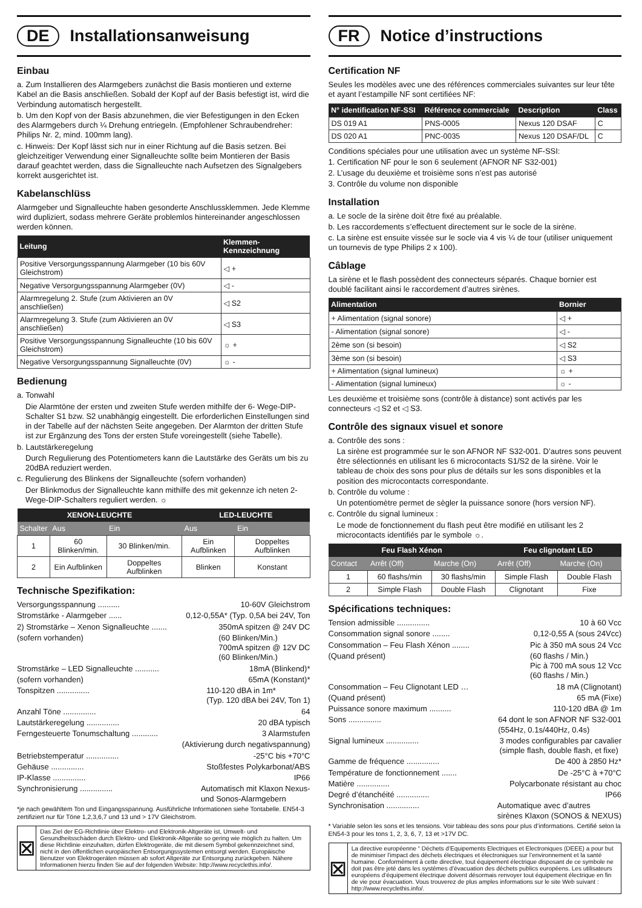DE Installationsanweisung
Einbau
a. Zum Installieren des Alarmgebers zunächst die Basis montieren und externe Kabel an die Basis anschließen. Sobald der Kopf auf der Basis befestigt ist, wird die Verbindung automatisch hergestellt.
b. Um den Kopf von der Basis abzunehmen, die vier Befestigungen in den Ecken des Alarmgebers durch ¼ Drehung entriegeln. (Empfohlener Schraubendreher: Philips Nr. 2, mind. 100mm lang).
c. Hinweis: Der Kopf lässt sich nur in einer Richtung auf die Basis setzen. Bei gleichzeitiger Verwendung einer Signalleuchte sollte beim Montieren der Basis darauf geachtet werden, dass die Signalleuchte nach Aufsetzen des Signalgebers korrekt ausgerichtet ist.
Kabelanschlüss
Alarmgeber und Signalleuchte haben gesonderte Anschlussklemmen. Jede Klemme wird dupliziert, sodass mehrere Geräte problemlos hintereinander angeschlossen werden können.
| Leitung | Klemmen-Kennzeichnung |
| --- | --- |
| Positive Versorgungsspannung Alarmgeber (10 bis 60V Gleichstrom) | ◁ + |
| Negative Versorgungsspannung Alarmgeber (0V) | ◁ - |
| Alarmregelung 2. Stufe (zum Aktivieren an 0V anschließen) | ◁ S2 |
| Alarmregelung 3. Stufe (zum Aktivieren an 0V anschließen) | ◁ S3 |
| Positive Versorgungsspannung Signalleuchte (10 bis 60V Gleichstrom) | ☼ + |
| Negative Versorgungsspannung Signalleuchte (0V) | ☼ - |
Bedienung
a. Tonwahl
Die Alarmtöne der ersten und zweiten Stufe werden mithilfe der 6- Wege-DIP-Schalter S1 bzw. S2 unabhängig eingestellt. Die erforderlichen Einstellungen sind in der Tabelle auf der nächsten Seite angegeben. Der Alarmton der dritten Stufe ist zur Ergänzung des Tons der ersten Stufe voreingestellt (siehe Tabelle).
b. Lautstärkeregelung
Durch Regulierung des Potentiometers kann die Lautstärke des Geräts um bis zu 20dBA reduziert werden.
c. Regulierung des Blinkens der Signalleuchte (sofern vorhanden)
Der Blinkmodus der Signalleuchte kann mithilfe des mit gekennze ich neten 2-Wege-DIP-Schalters reguliert werden. ☼
| XENON-LEUCHTE | | | LED-LEUCHTE | |
| --- | --- | --- | --- | --- |
| Schalter | Aus | Ein | Aus | Ein |
| 1 | 60 Blinken/min. | 30 Blinken/min. | Ein Aufblinken | Doppeltes Aufblinken |
| 2 | Ein Aufblinken | Doppeltes Aufblinken | Blinken | Konstant |
Technische Spezifikation:
Versorgungsspannung .......... 10-60V Gleichstrom
Stromstärke - Alarmgeber ...... 0,12-0,55A* (Typ. 0,5A bei 24V, Ton
2) Stromstärke – Xenon Signalleuchte ....... 350mA spitzen @ 24V DC
(sofern vorhanden) (60 Blinken/Min.)
700mA spitzen @ 12V DC
(60 Blinken/Min.)
Stromstärke – LED Signalleuchte ........... 18mA (Blinkend)*
(sofern vorhanden) 65mA (Konstant)*
Tonspitzen ............... 110-120 dBA in 1m*
(Typ. 120 dBA bei 24V, Ton 1)
Anzahl Töne ............... 64
Lautstärkeregelung ............... 20 dBA typisch
Ferngesteuerte Tonumschaltung ............ 3 Alarmstufen
(Aktivierung durch negativspannung)
Betriebstemperatur ............... -25°C bis +70°C
Gehäuse ............... Stoßfestes Polykarbonat/ABS
IP-Klasse ............... IP66
Synchronisierung ............... Automatisch mit Klaxon Nexus-
und Sonos-Alarmgebern
*je nach gewähltem Ton und Eingangsspannung. Ausführliche Informationen siehe Tontabelle. EN54-3 zertifiziert nur für Töne 1,2,3,6,7 und 13 und > 17V Gleichstrom.
⊠
Das Ziel der EG-Richtlinie über Elektro- und Elektronik-Altgeräte ist, Umwelt- und Gesundheitsschäden durch Elektro- und Elektronik-Altgeräte so gering wie möglich zu halten. Um diese Richtlinie einzuhalten, dürfen Elektrogeräte, die mit diesem Symbol gekennzeichnet sind, nicht in den öffentlichen europäischen Entsorgungssystemen entsorgt werden. Europäische Benutzer von Elektrogeräten müssen ab sofort Altgeräte zur Entsorgung zurückgeben. Nähere Informationen hierzu finden Sie auf der folgenden Website: http://www.recyclethis.info/.
FR Notice d’instructions
Certification NF
Seules les modèles avec une des références commerciales suivantes sur leur tête et ayant l’estampille NF sont certifiées NF:
| N° identification NF-SSI | Référence commerciale | Description | Class |
| --- | --- | --- | --- |
| DS 019 A1 | PNS-0005 | Nexus 120 DSAF | C |
| DS 020 A1 | PNC-0035 | Nexus 120 DSAF/DL | C |
Conditions spéciales pour une utilisation avec un système NF-SSI:
1. Certification NF pour le son 6 seulement (AFNOR NF S32-001)
2. L’usage du deuxième et troisième sons n’est pas autorisé
3. Contrôle du volume non disponible
Installation
a. Le socle de la sirène doit être fixé au préalable.
b. Les raccordements s’effectuent directement sur le socle de la sirène.
c. La sirène est ensuite vissée sur le socle via 4 vis ¼ de tour (utiliser uniquement un tournevis de type Philips 2 x 100).
Câblage
La sirène et le flash possèdent des connecteurs séparés. Chaque bornier est doublé facilitant ainsi le raccordement d’autres sirènes.
| Alimentation | Bornier |
| --- | --- |
| + Alimentation (signal sonore) | ◁ + |
| - Alimentation (signal sonore) | ◁ - |
| 2ème son (si besoin) | ◁ S2 |
| 3ème son (si besoin) | ◁ S3 |
| + Alimentation (signal lumineux) | ☼ + |
| - Alimentation (signal lumineux) | ☼ - |
Les deuxième et troisième sons (contrôle à distance) sont activés par les connecteurs ◁ S2 et ◁ S3.
Contrôle des signaux visuel et sonore
a. Contrôle des sons :
La sirène est programmée sur le son AFNOR NF S32-001. D’autres sons peuvent être sélectionnés en utilisant les 6 microcontacts S1/S2 de la sirène. Voir le tableau de choix des sons pour plus de détails sur les sons disponibles et la position des microcontacts correspondante.
b. Contrôle du volume :
Un potentiomètre permet de sègler la puissance sonore (hors version NF).
c. Contrôle du signal lumineux :
Le mode de fonctionnement du flash peut être modifié en utilisant les 2 microcontacts identifiés par le symbole ☼.
| Feu Flash Xénon | | | Feu clignotant LED | |
| --- | --- | --- | --- | --- |
| Contact | Arrêt (Off) | Marche (On) | Arrêt (Off) | Marche (On) |
| 1 | 60 flashs/min | 30 flashs/min | Simple Flash | Double Flash |
| 2 | Simple Flash | Double Flash | Clignotant | Fixe |
Spécifications techniques:
Tension admissible ............... 10 à 60 Vcc
Consommation signal sonore ........ 0,12-0,55 A (sous 24Vcc)
Consommation – Feu Flash Xénon ........ Pic à 350 mA sous 24 Vcc
(Quand présent) (60 flashs / Min.)
Pic à 700 mA sous 12 Vcc
(60 flashs / Min.)
Consommation – Feu Clignotant LED … 18 mA (Clignotant)
(Quand présent) 65 mA (Fixe)
Puissance sonore maximum .......... 110-120 dBA @ 1m
Sons ............... 64 dont le son AFNOR NF S32-001
(554Hz, 0.1s/440Hz, 0.4s)
Signal lumineux ............... 3 modes configurables par cavalier
(simple flash, double flash, et fixe)
Gamme de fréquence ............... De 400 à 2850 Hz*
Température de fonctionnement ....... De -25°C à +70°C
Matière ............... Polycarbonate résistant au choc
Degré d’étanchéité ............... IP66
Synchronisation ............... Automatique avec d’autres
sirènes Klaxon (SONOS & NEXUS)
* Variable selon les sons et les tensions. Voir tableau des sons pour plus d’informations. Certifié selon la EN54-3 pour les tons 1, 2, 3, 6, 7, 13 et >17V DC.
⊠
La directive européenne “ Déchets d’Equipements Electriques et Electroniques (DEEE) a pour but de minimiser l’impact des déchets électriques et électroniques sur l’environnement et la santé humaine. Conformément à cette directive, tout équipement électrique disposant de ce symbole ne doit pas être jeté dans les systèmes d’évacuation des déchets publics européens. Les utilisateurs européens d’équipement électrique doivent désormais renvoyer tout équipement électrique en fin de vie pour évacuation. Vous trouverez de plus amples informations sur le site Web suivant : http://www.recyclethis.info/.